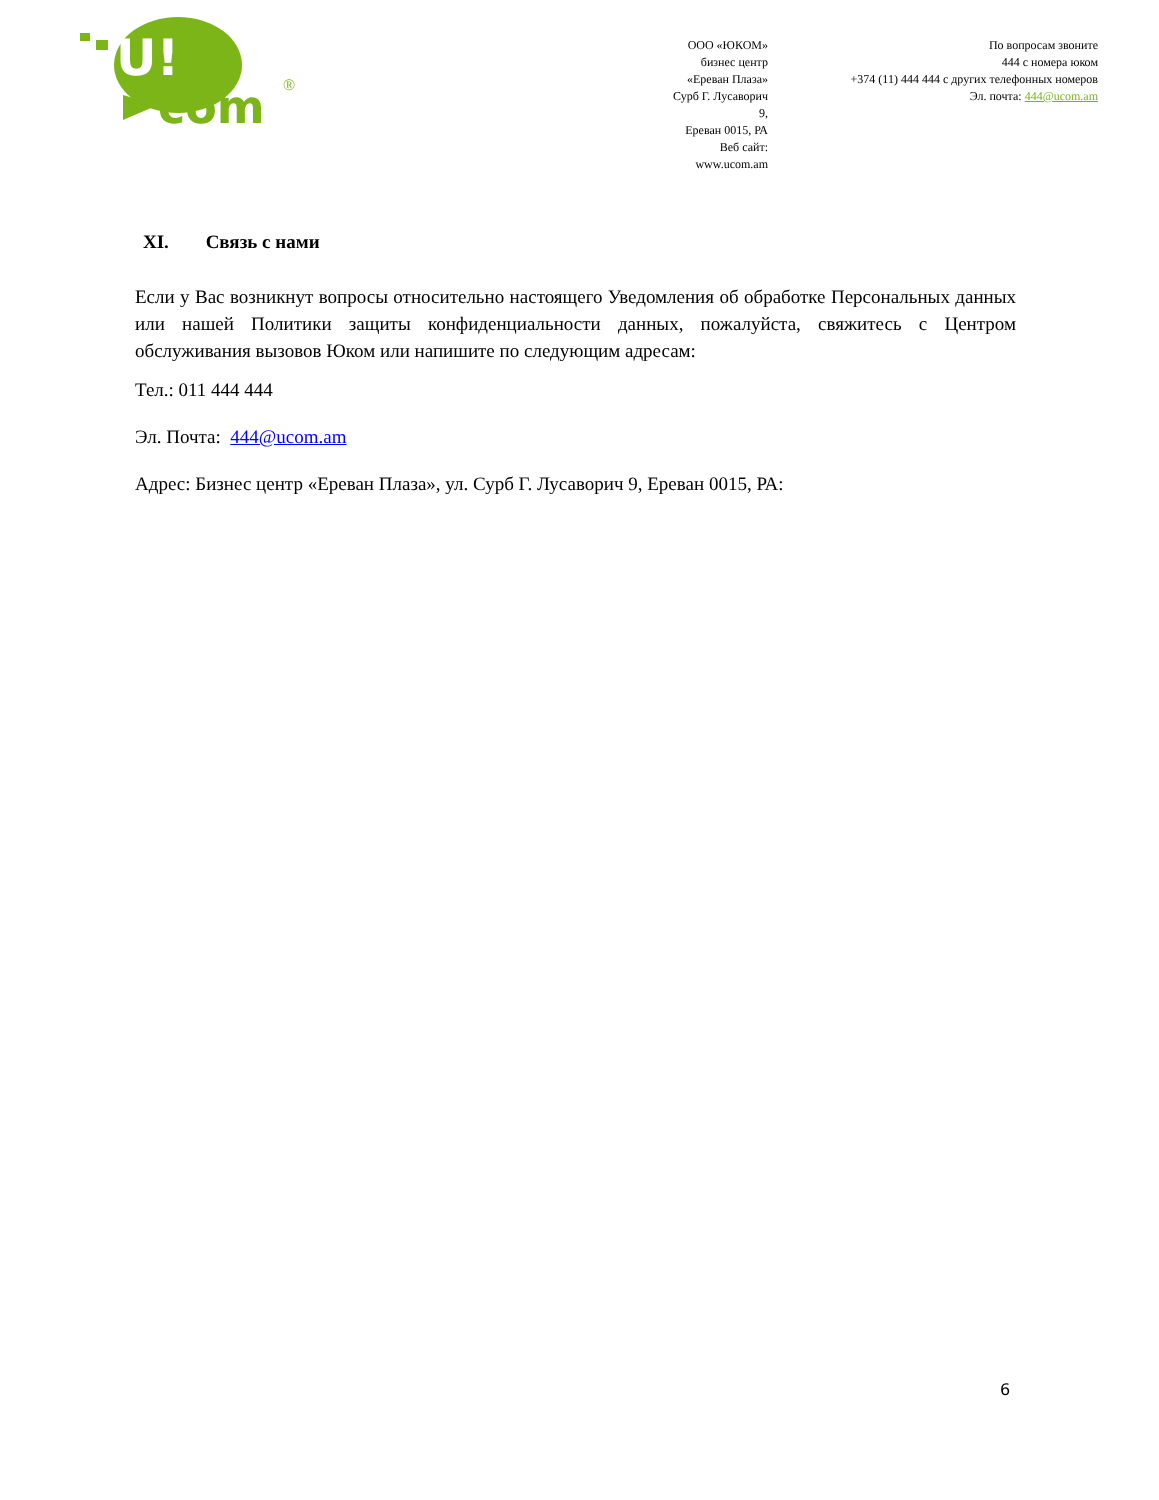U!
com
®
ООО «ЮКОМ»
бизнес центр «Ереван Плаза»
Сурб Г. Лусаворич 9,
Ереван 0015, РА
Веб сайт: www.ucom.am
По вопросам звоните
444 с номера юком
+374 (11) 444 444 с других телефонных номеров
Эл. почта: 444@ucom.am
XI. Связь с нами
Если у Вас возникнут вопросы относительно настоящего Уведомления об обработке Персональных данных или нашей Политики защиты конфиденциальности данных, пожалуйста, свяжитесь с Центром обслуживания вызовов Юком или напишите по следующим адресам:
Тел.: 011 444 444
Эл. Почта: 444@ucom.am
Адрес: Бизнес центр «Ереван Плаза», ул. Сурб Г. Лусаворич 9, Ереван 0015, РА:
6